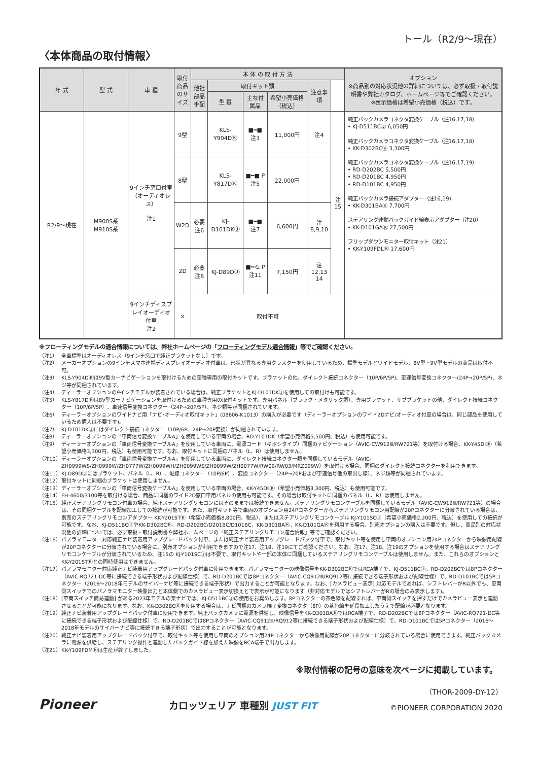トール（R2/9～現在）
〈本体商品の取付情報〉
| 年 式 | 型 式 | 車 種 | 取付商品のサイズ | 本 体 の 取 付 方 法 | | | | | | オプション ※商品別の対応状況他の詳細については、必ず取扱・取付説明書や弊社カタログ、ホームページ等でご確認ください。 ※表示価格は希望小売価格（税込）です。 |
| --- | --- | --- | --- | --- | --- | --- | --- | --- | --- | --- |
| | | | | 他社部品手配 | 取付キット類 | | | 注意事項 | | |
| | | | | | 型 番 | 主な付属品 | 希望小売価格（税込） | | | |
| R2/9～現在 | M900S系 M910S系 | 9インチ窓口付車（オーディオレス） 注1 | 9型 | | KLS-Y904DⓀ | ■━■ 注3 | 11,000円 | 注4 | 注15 | 純正バックカメラコネクタ変換ケーブル（注16,17,18） • KJ-D511BCⒿ 6,050円 純正バックカメラコネクタ変換ケーブル（注16,17,18） • KK-D302BCⓀ 3,300円 純正バックカメラコネクタ変換ケーブル（注16,17,19） • RD-D202BC 5,500円 • RD-D201BC 4,950円 • RD-D101BC 4,950円 純正バックカメラ接続アダプター（注16,19） • KK-D301BAⓀ 7,700円 ステアリング連動バックガイド線表示アダプター（注20） • KK-D101GAⓀ 27,500円 フリップダウンモニター取付キット（注21） • KK-Y109FDLⓀ 17,600円 |
| | | | 8型 | | KLS-Y817DⓀ | ■━■ P 注5 | 22,000円 | | | |
| | | | W2D | 必要 注6 | KJ-D101DKⒿ | ■━■ 注7 | 6,600円 | 注8,9,10 | | |
| | | | 2D | 必要 注6 | KJ-D89DⒿ | ■━⋲ P 注11 | 7,150円 | 注12,13 14 | | |
| | | 9インチディスプレイオーディオ付車 注2 | × | 取付不可 | | | | | | |
※フローティングモデルの適合情報については、弊社ホームページの「フローティングモデル適合情報」等でご確認ください。
（注1） 全車標準はオーディオレス（9インチ窓口で純正ブラケットなし）です。
（注2） メーカーオプションの9インチスマホ連携ディスプレイオーディオ付車は、形状が異なる専用クラスターを使用しているため、標準モデルとワイドモデル、8V型・9V型モデルの商品は取付不可。
（注3） KLS-Y904DⓀは9V型カーナビゲーションを取付けるための車種専用の取付キットです。ブラケットの他、ダイレクト接続コネクター（10P/6P/5P)、車速信号変換コネクター(24P→20P/5P)、ネジ等が同梱されています。
（注4） ディーラーオプションの9インチモデルが装着されている場合は、純正ブラケットとKJ-D101DKⒿを使用しての取付けも可能です。
（注5） KLS-Y817DⓀは8V型カーナビゲーションを取付けるための車種専用の取付キットです。専用パネル（ブラック・メタリック調）、専用ブラケット、サブブラケットの他、ダイレクト接続コネクター（10P/6P/5P）、車速信号変換コネクター（24P→20P/5P）、ネジ類等が同梱されています。
（注6） ディーラーオプションのワイドナビ用「ナビ･オーディオ取付キット」(08606-K1013）の購入が必要です（ディーラーオプションのワイド2Dナビ/オーディオ付車の場合は、同じ部品を使用しているため購入は不要です)。
（注7） KJ-D101DKⒿにはダイレクト接続コネクター（10P/6P、24P→20P変換）が同梱されています。
（注8） ディーラーオプションの「車両信号変換ケーブルA」を使用している車両の場合、RD-Y101DK（希望小売価格5,500円、税込）も使用可能です。
（注9） ディーラーオプションの「車両信号変換ケーブルA」を使用している車両に、電源コード（ギボシタイプ）同梱のナビゲーション（AVIC-CW912Ⅲ/RW721等）を取付ける場合、KK-Y45DⅡⓀ（希望小売価格3,300円、税込）も使用可能です。なお、取付キットに同梱のパネル（L、R）は使用しません。
（注10） ディーラーオプションの「車両信号変換ケーブルA」を使用している車両に、ダイレクト接続コネクター類を同梱しているモデル（AVIC-ZH0999WS/ZH0999W/ZH0777W/ZH0099WH/ZH0099WS/ZH0099W/ZH0077W/RW09/RW03/MRZ099W）を取付ける場合、同梱のダイレクト接続コネクターを利用できます。
（注11） KJ-D89DⒿにはブラケット、パネル（L、R）、配線コネクター（10P/6P）、変換コネクター（24P→20Pおよび車速信号他の取出し線）、ネジ類等が同梱されています。
（注12） 取付キットに同梱のブラケットは使用しません。
（注13） ディーラーオプションの「車両信号変換ケーブルA」を使用している車両の場合、KK-Y45DⅡⓀ（希望小売価格3,300円、税込）も使用可能です。
（注14） FH-4600/3100等を取付ける場合、商品に同梱のワイド2D窓口車用パネルの使用も可能です。その場合は取付キットに同梱のパネル（L、R）は使用しません。
（注15） 純正ステアリングリモコン付車の場合、純正ステアリングリモコンにはそのままでは接続できません。ステアリングリモコンケーブルを同梱しているモデル（AVIC-CW912Ⅲ/RW721等）の場合は、その同梱ケーブルを配線加工しての接続が可能です。また、取付キット等で車両のオプション用24Pコネクターからステアリングリモコン用配線が20Pコネクターに分岐されている場合は、別売のステアリングリモコンアダプター KK-Y201STⓀ（希望小売価格8,800円、税込）、またはステアリングリモコンケーブル KJ-Y101SCⒿ（希望小売価格2,200円、税込）を使用しての接続が可能です。なお、KJ-D511BCⒿやKK-D302BCⓀ、RD-D202BC/D201BC/D101BC、KK-D301BAⓀ、KK-D101GAⓀを利用する場合、別売オプションの購入は不要です。但し、商品別の対応状況他の詳細については、必ず取扱・取付説明書や弊社ホームページの「純正ステアリングリモコン適合情報」等でご確認ください。
（注16） パノラマモニター対応純正ナビ装着用アップグレードパック付車、または純正ナビ装着用アップグレードパック付車で、取付キット等を使用し車両のオプション用24Pコネクターから映像用配線が20Pコネクターに分岐されている場合に、別売オプションが利用できますので注17、注18、注19にてご確認ください。なお、注17、注18、注19のオプションを使用する場合はステアリングリモコンケーブルが分岐されているため、注15の KJ-Y101SCⒿは不要で、取付キットや一部の本体に同梱しているステアリングリモコンケーブルは使用しません。また、これらのオプションとKK-Y201STⓀとの同時使用はできません。
（注17） パノラマモニター対応純正ナビ装着用アップグレードパック付車に使用できます。パノラマモニターの映像信号をKK-D302BCⓀではRCA端子で、KJ-D511BCⒿ、RD-D202BCでは8Pコネクター（AVIC-RQ721-DC等に接続できる端子形状および配線仕様）で、RD-D201BCでは8Pコネクター（AVIC-CQ912Ⅲ/RQ912等に接続できる端子形状および配線仕様）で、RD-D101BCでは5Pコネクター（2016～2018年モデルのサイバーナビ等に接続できる端子形状）で出力することが可能となります。なお、[カメラビュー表示] 対応モデルであれば、シフトレバーがR以外でも、車両側スイッチでのパノラマモニター映像出力と本体側でのカメラビュー表示切換えとで表示が可能になります（非対応モデルではシフトレバーがRの場合のみ表示します)。
（注18） [車両スイッチ簡易連動] がある2023年モデルの楽ナビでは、KJ-D511BCⒿの使用をお奨めします。8Pコネクターの茶色線を配線すれば、車両側スイッチを押すだけでカメラビュー表示と連動させることが可能になります。なお、KK-D302BCⓀを使用する場合は、ナビ同梱のカメラ端子変換コネクタ（8P）の茶色線を延長加工したうえで配線が必要となります。
（注19） 純正ナビ装着用アップグレードパック付車に使用できます。純正バックカメラに電源を供給し、映像信号をKK-D301BAⓀではRCA端子で、RD-D202BCでは8Pコネクター（AVIC-RQ721-DC等に接続できる端子形状および配線仕様）で、RD-D201BCでは8Pコネクター（AVIC-CQ912Ⅲ/RQ912等に接続できる端子形状および配線仕様）で、RD-D101BCでは5Pコネクター（2016～2018年モデルのサイバーナビ等に接続できる端子形状）で出力することが可能となります。
（注20） 純正ナビ装着用アップグレードパック付車で、取付キット等を使用し車両のオプション用24Pコネクターから映像用配線が20Pコネクターに分岐されている場合に使用できます。純正バックカメラに電源を供給し、ステアリング操作と連動したバックガイド線を加えた映像をRCA端子で出力します。
（注21） KK-Y109FDMⓀは生産が終了しました。
※取付情報の記号の意味を次ページに掲載しています。
（THOR-2009-DY-12）
Pioneer カロッツェリア 車種別 JUST FIT ©PIONEER CORPORATION 2020